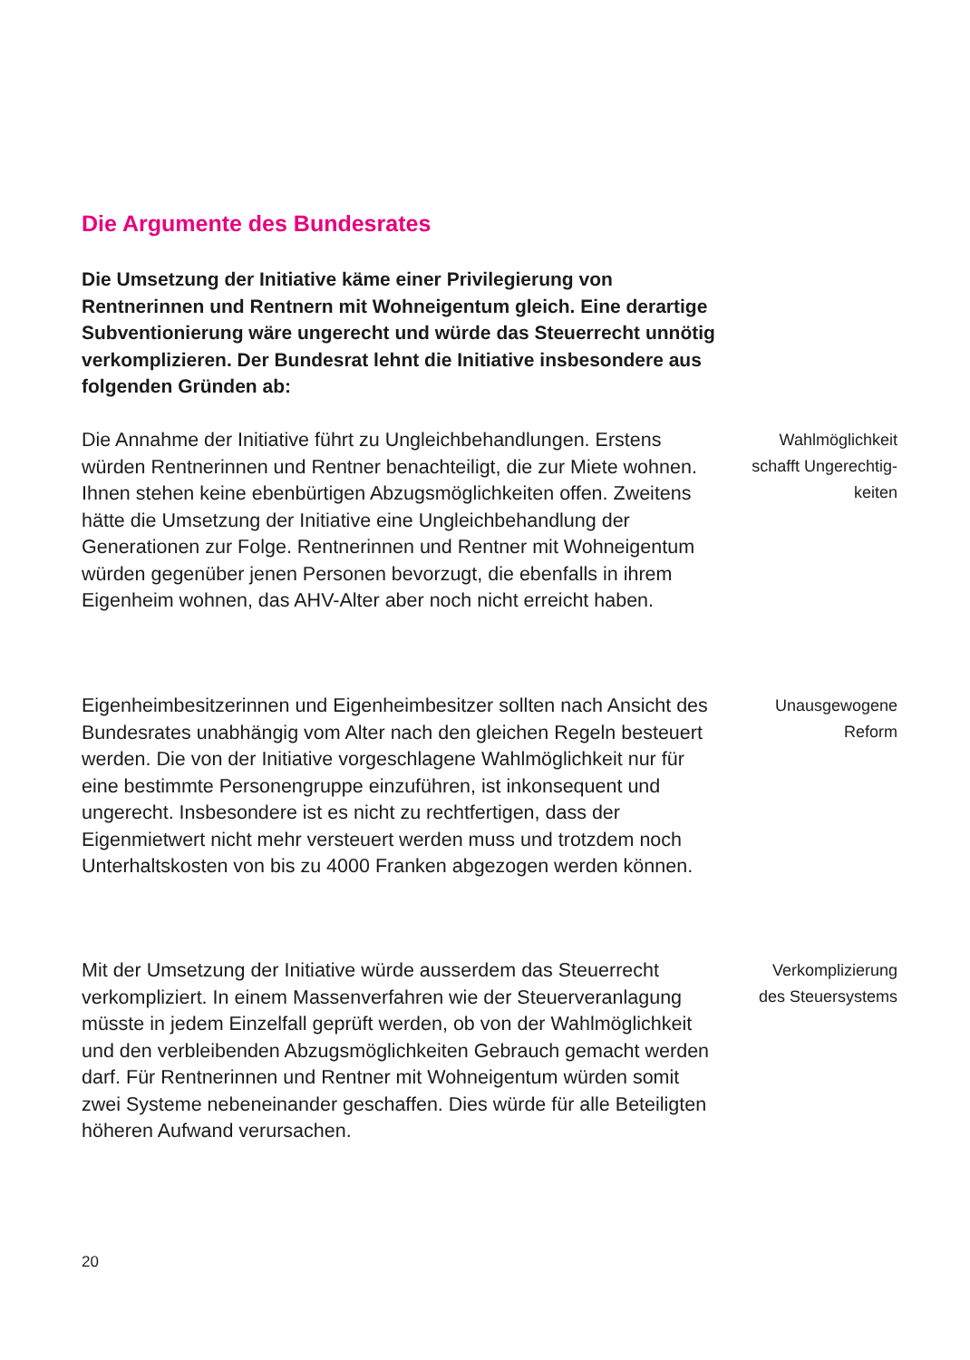Die Argumente des Bundesrates
Die Umsetzung der Initiative käme einer Privilegierung von Rentnerinnen und Rentnern mit Wohneigentum gleich. Eine derartige Subventionierung wäre ungerecht und würde das Steuerrecht unnötig verkomplizieren. Der Bundesrat lehnt die Initiative insbesondere aus folgenden Gründen ab:
Die Annahme der Initiative führt zu Ungleichbehandlungen. Erstens würden Rentnerinnen und Rentner benachteiligt, die zur Miete wohnen. Ihnen stehen keine ebenbürtigen Abzugsmöglichkeiten offen. Zweitens hätte die Umsetzung der Initiative eine Ungleichbehandlung der Generationen zur Folge. Rentnerinnen und Rentner mit Wohneigentum würden gegenüber jenen Personen bevorzugt, die ebenfalls in ihrem Eigenheim wohnen, das AHV-Alter aber noch nicht erreicht haben.
Wahlmöglichkeit
schafft Ungerechtig-
keiten
Eigenheimbesitzerinnen und Eigenheimbesitzer sollten nach Ansicht des Bundesrates unabhängig vom Alter nach den gleichen Regeln besteuert werden. Die von der Initiative vorgeschlagene Wahlmöglichkeit nur für eine bestimmte Personengruppe einzuführen, ist inkonsequent und ungerecht. Insbesondere ist es nicht zu rechtfertigen, dass der Eigenmietwert nicht mehr versteuert werden muss und trotzdem noch Unterhaltskosten von bis zu 4000 Franken abgezogen werden können.
Unausgewogene
Reform
Mit der Umsetzung der Initiative würde ausserdem das Steuerrecht verkompliziert. In einem Massenverfahren wie der Steuerveranlagung müsste in jedem Einzelfall geprüft werden, ob von der Wahlmöglichkeit und den verbleibenden Abzugsmöglichkeiten Gebrauch gemacht werden darf. Für Rentnerinnen und Rentner mit Wohneigentum würden somit zwei Systeme nebeneinander geschaffen. Dies würde für alle Beteiligten höheren Aufwand verursachen.
Verkomplizierung
des Steuersystems
20